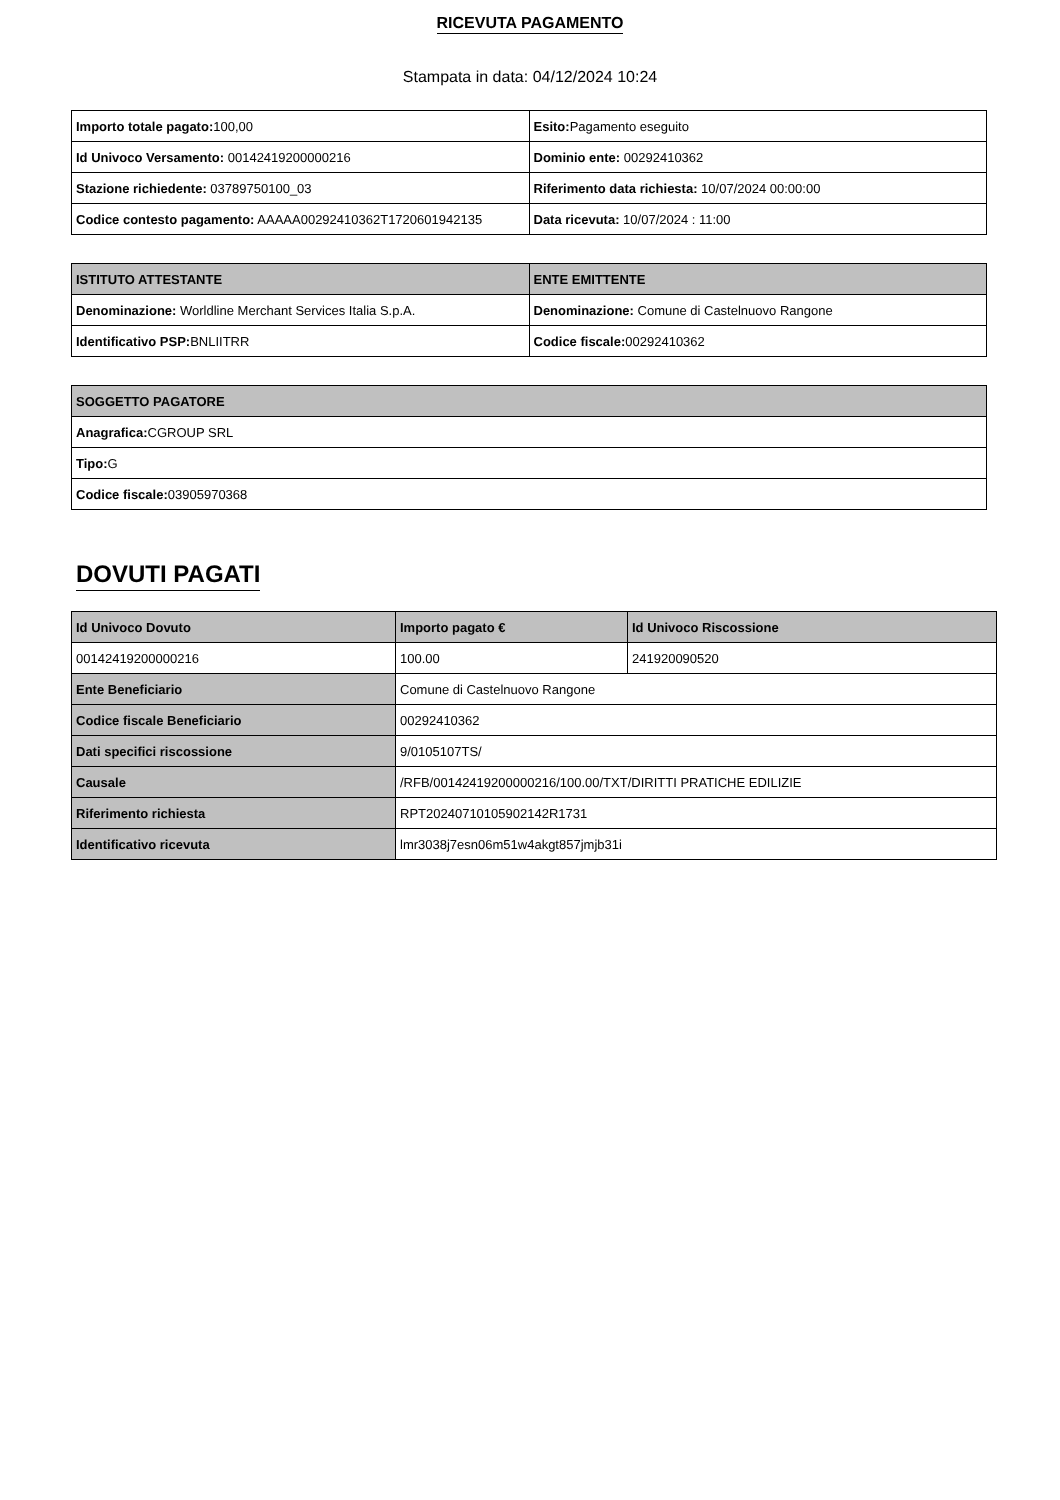RICEVUTA PAGAMENTO
Stampata in data: 04/12/2024 10:24
| Importo totale pagato: 100,00 | Esito: Pagamento eseguito |
| Id Univoco Versamento: 00142419200000216 | Dominio ente: 00292410362 |
| Stazione richiedente: 03789750100_03 | Riferimento data richiesta: 10/07/2024 00:00:00 |
| Codice contesto pagamento: AAAAA00292410362T1720601942135 | Data ricevuta: 10/07/2024 : 11:00 |
| ISTITUTO ATTESTANTE | ENTE EMITTENTE |
| --- | --- |
| Denominazione: Worldline Merchant Services Italia S.p.A. | Denominazione: Comune di Castelnuovo Rangone |
| Identificativo PSP: BNLIITRR | Codice fiscale: 00292410362 |
| SOGGETTO PAGATORE |
| --- |
| Anagrafica: CGROUP SRL |
| Tipo: G |
| Codice fiscale: 03905970368 |
DOVUTI PAGATI
| Id Univoco Dovuto | Importo pagato € | Id Univoco Riscossione |
| --- | --- | --- |
| 00142419200000216 | 100.00 | 241920090520 |
| Ente Beneficiario | Comune di Castelnuovo Rangone | |
| Codice fiscale Beneficiario | 00292410362 | |
| Dati specifici riscossione | 9/0105107TS/ | |
| Causale | /RFB/00142419200000216/100.00/TXT/DIRITTI PRATICHE EDILIZIE | |
| Riferimento richiesta | RPT20240710105902142R1731 | |
| Identificativo ricevuta | lmr3038j7esn06m51w4akgt857jmjb31i | |